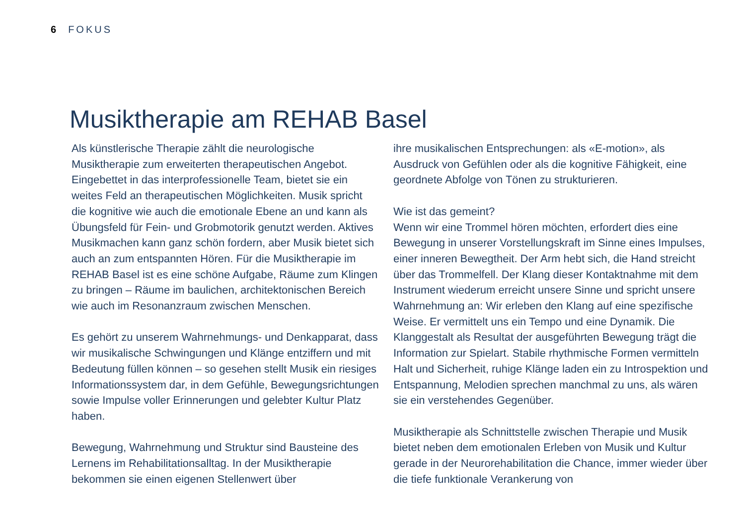6 FOKUS
Musiktherapie am REHAB Basel
Als künstlerische Therapie zählt die neurologische Musiktherapie zum erweiterten therapeutischen Angebot. Eingebettet in das interprofessionelle Team, bietet sie ein weites Feld an therapeutischen Möglichkeiten. Musik spricht die kognitive wie auch die emotionale Ebene an und kann als Übungsfeld für Fein- und Grobmotorik genutzt werden. Aktives Musikmachen kann ganz schön fordern, aber Musik bietet sich auch an zum entspannten Hören. Für die Musiktherapie im REHAB Basel ist es eine schöne Aufgabe, Räume zum Klingen zu bringen – Räume im baulichen, architektonischen Bereich wie auch im Resonanzraum zwischen Menschen.
Es gehört zu unserem Wahrnehmungs- und Denkapparat, dass wir musikalische Schwingungen und Klänge entziffern und mit Bedeutung füllen können – so gesehen stellt Musik ein riesiges Informationssystem dar, in dem Gefühle, Bewegungsrichtungen sowie Impulse voller Erinnerungen und gelebter Kultur Platz haben.
Bewegung, Wahrnehmung und Struktur sind Bausteine des Lernens im Rehabilitationsalltag. In der Musiktherapie bekommen sie einen eigenen Stellenwert über
ihre musikalischen Entsprechungen: als «E-motion», als Ausdruck von Gefühlen oder als die kognitive Fähigkeit, eine geordnete Abfolge von Tönen zu strukturieren.
Wie ist das gemeint?
Wenn wir eine Trommel hören möchten, erfordert dies eine Bewegung in unserer Vorstellungskraft im Sinne eines Impulses, einer inneren Bewegtheit. Der Arm hebt sich, die Hand streicht über das Trommelfell. Der Klang dieser Kontaktnahme mit dem Instrument wiederum erreicht unsere Sinne und spricht unsere Wahrnehmung an: Wir erleben den Klang auf eine spezifische Weise. Er vermittelt uns ein Tempo und eine Dynamik. Die Klanggestalt als Resultat der ausgeführten Bewegung trägt die Information zur Spielart. Stabile rhythmische Formen vermitteln Halt und Sicherheit, ruhige Klänge laden ein zu Introspektion und Entspannung, Melodien sprechen manchmal zu uns, als wären sie ein verstehendes Gegenüber.
Musiktherapie als Schnittstelle zwischen Therapie und Musik bietet neben dem emotionalen Erleben von Musik und Kultur gerade in der Neurorehabilitation die Chance, immer wieder über die tiefe funktionale Verankerung von